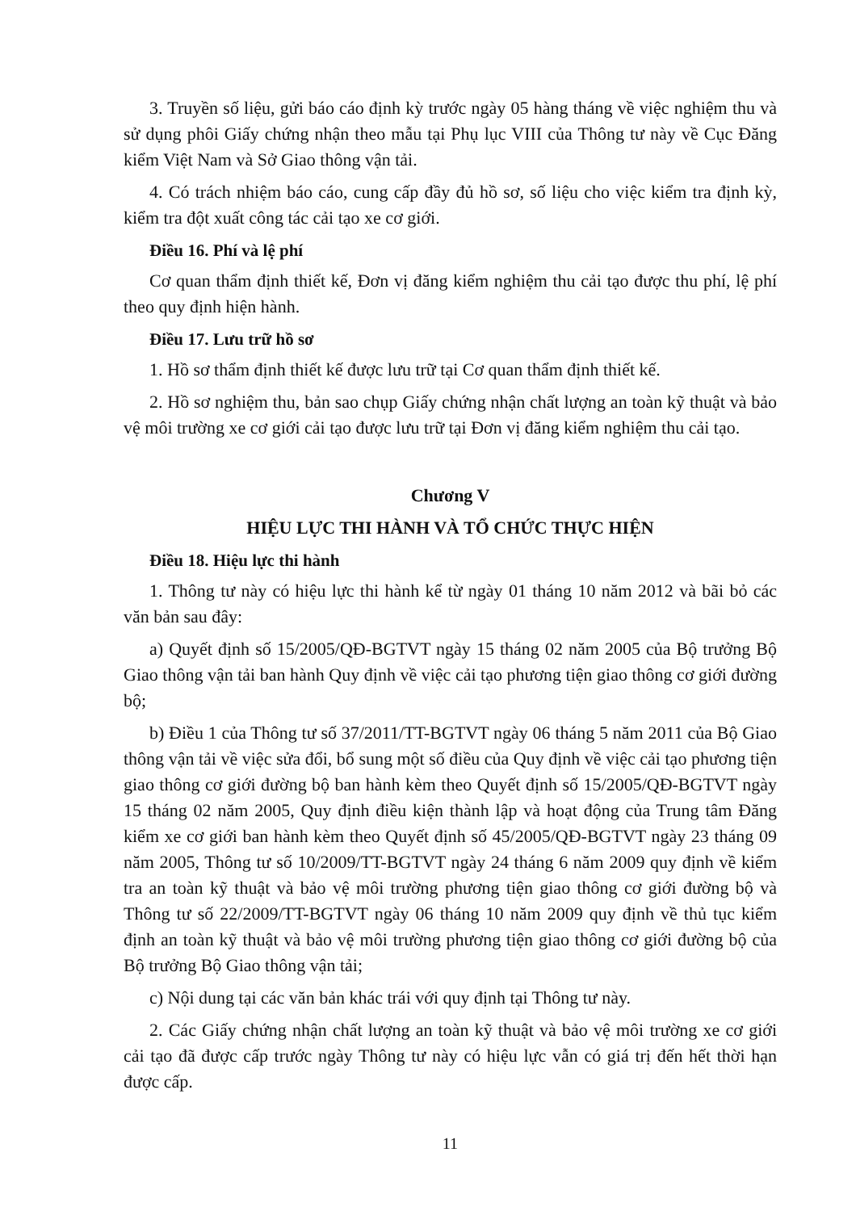3. Truyền số liệu, gửi báo cáo định kỳ trước ngày 05 hàng tháng về việc nghiệm thu và sử dụng phôi Giấy chứng nhận theo mẫu tại Phụ lục VIII của Thông tư này về Cục Đăng kiểm Việt Nam và Sở Giao thông vận tải.
4. Có trách nhiệm báo cáo, cung cấp đầy đủ hồ sơ, số liệu cho việc kiểm tra định kỳ, kiểm tra đột xuất công tác cải tạo xe cơ giới.
Điều 16. Phí và lệ phí
Cơ quan thẩm định thiết kế, Đơn vị đăng kiểm nghiệm thu cải tạo được thu phí, lệ phí theo quy định hiện hành.
Điều 17. Lưu trữ hồ sơ
1. Hồ sơ thẩm định thiết kế được lưu trữ tại Cơ quan thẩm định thiết kế.
2. Hồ sơ nghiệm thu, bản sao chụp Giấy chứng nhận chất lượng an toàn kỹ thuật và bảo vệ môi trường xe cơ giới cải tạo được lưu trữ tại Đơn vị đăng kiểm nghiệm thu cải tạo.
Chương V
HIỆU LỰC THI HÀNH VÀ TỔ CHỨC THỰC HIỆN
Điều 18. Hiệu lực thi hành
1. Thông tư này có hiệu lực thi hành kể từ ngày 01 tháng 10 năm 2012 và bãi bỏ các văn bản sau đây:
a) Quyết định số 15/2005/QĐ-BGTVT ngày 15 tháng 02 năm 2005 của Bộ trưởng Bộ Giao thông vận tải ban hành Quy định về việc cải tạo phương tiện giao thông cơ giới đường bộ;
b) Điều 1 của Thông tư số 37/2011/TT-BGTVT ngày 06 tháng 5 năm 2011 của Bộ Giao thông vận tải về việc sửa đổi, bổ sung một số điều của Quy định về việc cải tạo phương tiện giao thông cơ giới đường bộ ban hành kèm theo Quyết định số 15/2005/QĐ-BGTVT ngày 15 tháng 02 năm 2005, Quy định điều kiện thành lập và hoạt động của Trung tâm Đăng kiểm xe cơ giới ban hành kèm theo Quyết định số 45/2005/QĐ-BGTVT ngày 23 tháng 09 năm 2005, Thông tư số 10/2009/TT-BGTVT ngày 24 tháng 6 năm 2009 quy định về kiểm tra an toàn kỹ thuật và bảo vệ môi trường phương tiện giao thông cơ giới đường bộ và Thông tư số 22/2009/TT-BGTVT ngày 06 tháng 10 năm 2009 quy định về thủ tục kiểm định an toàn kỹ thuật và bảo vệ môi trường phương tiện giao thông cơ giới đường bộ của Bộ trưởng Bộ Giao thông vận tải;
c) Nội dung tại các văn bản khác trái với quy định tại Thông tư này.
2. Các Giấy chứng nhận chất lượng an toàn kỹ thuật và bảo vệ môi trường xe cơ giới cải tạo đã được cấp trước ngày Thông tư này có hiệu lực vẫn có giá trị đến hết thời hạn được cấp.
11